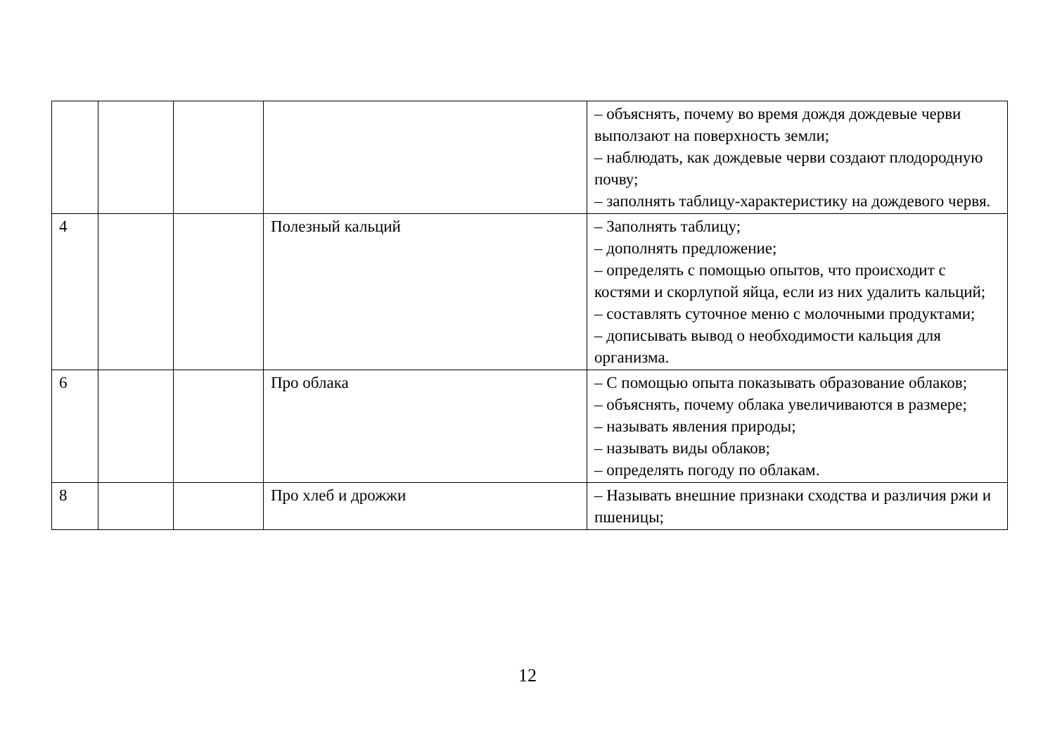| | | | | – объяснять, почему во время дождя дождевые черви выползают на поверхность земли; – наблюдать, как дождевые черви создают плодородную почву; – заполнять таблицу-характеристику на дождевого червя. |
| 4 | | | Полезный кальций | – Заполнять таблицу; – дополнять предложение; – определять с помощью опытов, что происходит с костями и скорлупой яйца, если из них удалить кальций; – составлять суточное меню с молочными продуктами; – дописывать вывод о необходимости кальция для организма. |
| 6 | | | Про облака | – С помощью опыта показывать образование облаков; – объяснять, почему облака увеличиваются в размере; – называть явления природы; – называть виды облаков; – определять погоду по облакам. |
| 8 | | | Про хлеб и дрожжи | – Называть внешние признаки сходства и различия ржи и пшеницы; |
12